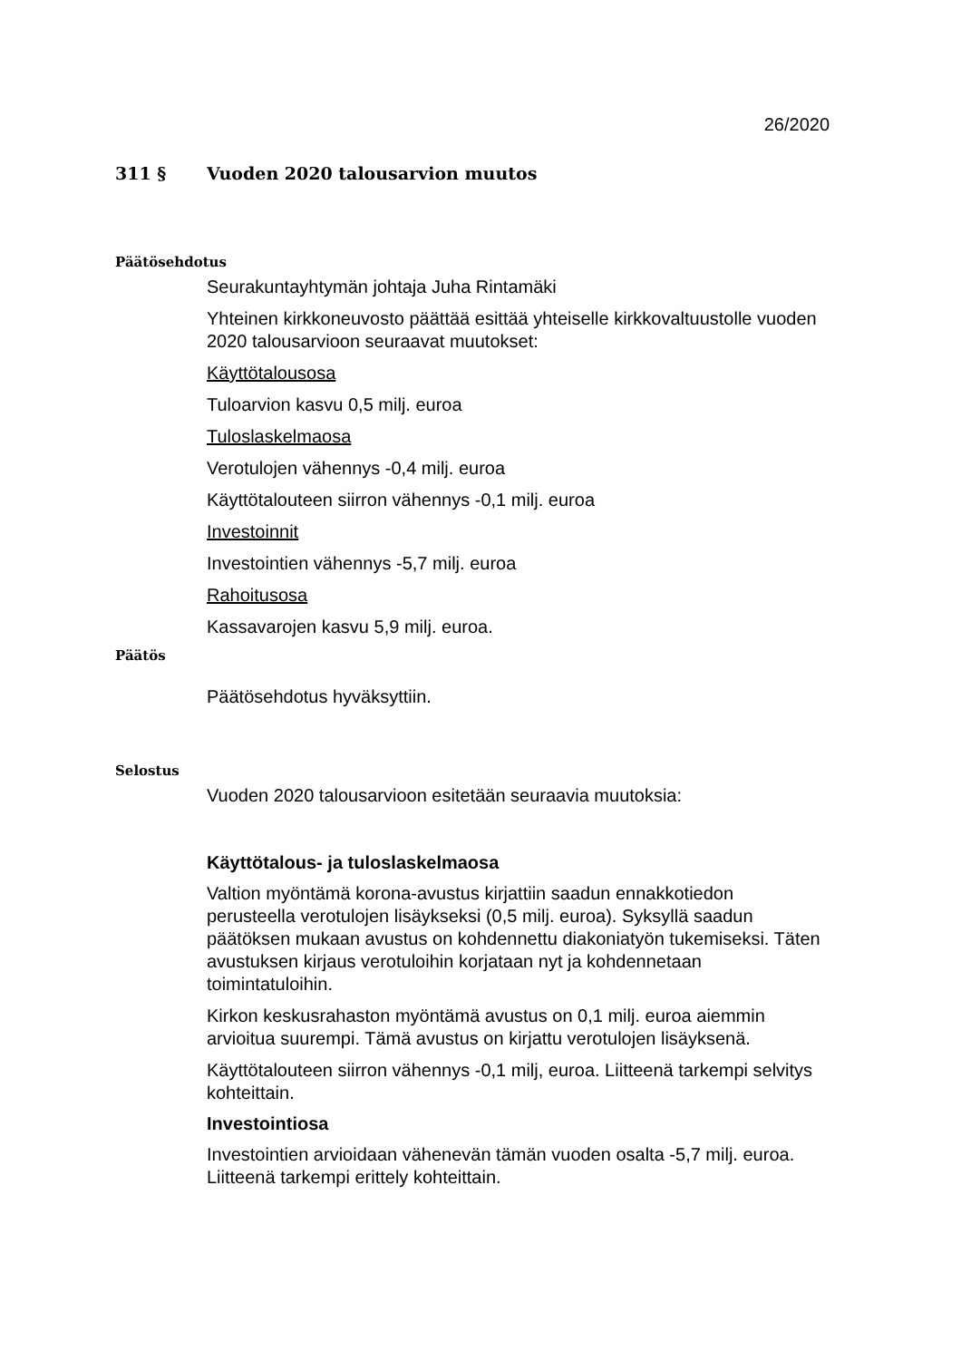26/2020
311 § Vuoden 2020 talousarvion muutos
Päätösehdotus
Seurakuntayhtymän johtaja Juha Rintamäki
Yhteinen kirkkoneuvosto päättää esittää yhteiselle kirkkovaltuustolle vuoden 2020 talousarvioon seuraavat muutokset:
Käyttötalousosa
Tuloarvion kasvu 0,5 milj. euroa
Tuloslaskelmaosa
Verotulojen vähennys -0,4 milj. euroa
Käyttötalouteen siirron vähennys -0,1 milj. euroa
Investoinnit
Investointien vähennys -5,7 milj. euroa
Rahoitusosa
Kassavarojen kasvu 5,9 milj. euroa.
Päätös
Päätösehdotus hyväksyttiin.
Selostus
Vuoden 2020 talousarvioon esitetään seuraavia muutoksia:
Käyttötalous- ja tuloslaskelmaosa
Valtion myöntämä korona-avustus kirjattiin saadun ennakkotiedon perusteella verotulojen lisäykseksi (0,5 milj. euroa). Syksyllä saadun päätöksen mukaan avustus on kohdennettu diakoniatyön tukemiseksi. Täten avustuksen kirjaus verotuloihin korjataan nyt ja kohdennetaan toimintatuloihin.
Kirkon keskusrahaston myöntämä avustus on 0,1 milj. euroa aiemmin arvioitua suurempi. Tämä avustus on kirjattu verotulojen lisäyksenä.
Käyttötalouteen siirron vähennys -0,1 milj, euroa. Liitteenä tarkempi selvitys kohteittain.
Investointiosa
Investointien arvioidaan vähenevän tämän vuoden osalta -5,7 milj. euroa. Liitteenä tarkempi erittely kohteittain.